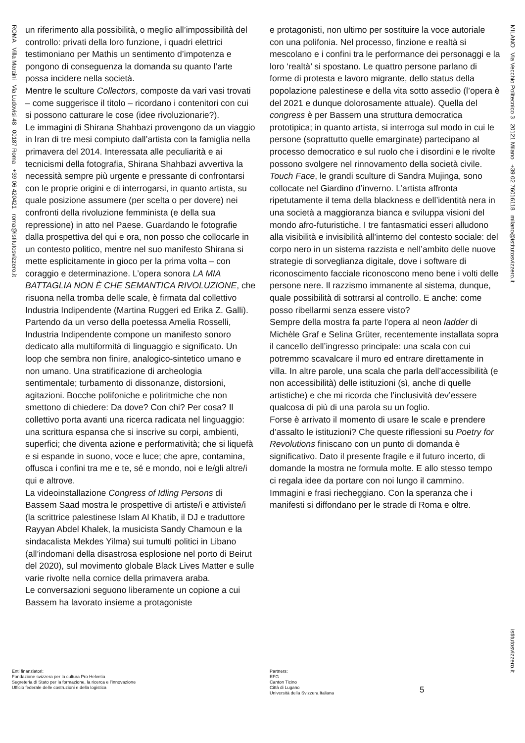ROMA Villa Maraini Via Ludovisi 48 00187 Roma +39 06 420421 roma@istitutosvizzero.it
MILANO Via Vecchio Politecnico 3 20121 Milano +39 02 76016118 milano@istitutosvizzero.it
istitutosvizzero.it
un riferimento alla possibilità, o meglio all’impossibilità del controllo: privati della loro funzione, i quadri elettrici testimoniano per Mathis un sentimento d’impotenza e pongono di conseguenza la domanda su quanto l’arte possa incidere nella società.
Mentre le sculture Collectors, composte da vari vasi trovati – come suggerisce il titolo – ricordano i contenitori con cui si possono catturare le cose (idee rivoluzionarie?).
Le immagini di Shirana Shahbazi provengono da un viaggio in Iran di tre mesi compiuto dall’artista con la famiglia nella primavera del 2014. Interessata alle peculiarità e ai tecnicismi della fotografia, Shirana Shahbazi avvertiva la necessità sempre più urgente e pressante di confrontarsi con le proprie origini e di interrogarsi, in quanto artista, su quale posizione assumere (per scelta o per dovere) nei confronti della rivoluzione femminista (e della sua repressione) in atto nel Paese. Guardando le fotografie dalla prospettiva del qui e ora, non posso che collocarle in un contesto politico, mentre nel suo manifesto Shirana si mette esplicitamente in gioco per la prima volta – con coraggio e determinazione. L’opera sonora LA MIA BATTAGLIA NON È CHE SEMANTICA RIVOLUZIONE, che risuona nella tromba delle scale, è firmata dal collettivo Industria Indipendente (Martina Ruggeri ed Erika Z. Galli). Partendo da un verso della poetessa Amelia Rosselli, Industria Indipendente compone un manifesto sonoro dedicato alla multiformità di linguaggio e significato. Un loop che sembra non finire, analogico-sintetico umano e non umano. Una stratificazione di archeologia sentimentale; turbamento di dissonanze, distorsioni, agitazioni. Bocche polifoniche e poliritmiche che non smettono di chiedere: Da dove? Con chi? Per cosa? Il collettivo porta avanti una ricerca radicata nel linguaggio: una scrittura espansa che si inscrive su corpi, ambienti, superfici; che diventa azione e performatività; che si liquefà e si espande in suono, voce e luce; che apre, contamina, offusca i confini tra me e te, sé e mondo, noi e le/gli altre/i qui e altrove.
La videoinstallazione Congress of Idling Persons di Bassem Saad mostra le prospettive di artiste/i e attiviste/i (la scrittrice palestinese Islam Al Khatib, il DJ e traduttore Rayyan Abdel Khalek, la musicista Sandy Chamoun e la sindacalista Mekdes Yilma) sui tumulti politici in Libano (all’indomani della disastrosa esplosione nel porto di Beirut del 2020), sul movimento globale Black Lives Matter e sulle varie rivolte nella cornice della primavera araba.
Le conversazioni seguono liberamente un copione a cui Bassem ha lavorato insieme a protagoniste
e protagonisti, non ultimo per sostituire la voce autoriale con una polifonia. Nel processo, finzione e realtà si mescolano e i confini tra le performance dei personaggi e la loro ‘realtà’ si spostano. Le quattro persone parlano di forme di protesta e lavoro migrante, dello status della popolazione palestinese e della vita sotto assedio (l’opera è del 2021 e dunque dolorosamente attuale). Quella del congress è per Bassem una struttura democratica prototipica; in quanto artista, si interroga sul modo in cui le persone (soprattutto quelle emarginate) partecipano al processo democratico e sul ruolo che i disordini e le rivolte possono svolgere nel rinnovamento della società civile.
Touch Face, le grandi sculture di Sandra Mujinga, sono collocate nel Giardino d’inverno. L’artista affronta ripetutamente il tema della blackness e dell’identità nera in una società a maggioranza bianca e sviluppa visioni del mondo afro-futuristiche. I tre fantasmatici esseri alludono alla visibilità e invisibilità all’interno del contesto sociale: del corpo nero in un sistema razzista e nell’ambito delle nuove strategie di sorveglianza digitale, dove i software di riconoscimento facciale riconoscono meno bene i volti delle persone nere. Il razzismo immanente al sistema, dunque, quale possibilità di sottrarsi al controllo. E anche: come posso ribellarmi senza essere visto?
Sempre della mostra fa parte l’opera al neon ladder di Michèle Graf e Selina Grüter, recentemente installata sopra il cancello dell’ingresso principale: una scala con cui potremmo scavalcare il muro ed entrare direttamente in villa. In altre parole, una scala che parla dell’accessibilità (e non accessibilità) delle istituzioni (sì, anche di quelle artistiche) e che mi ricorda che l’inclusività dev’essere qualcosa di più di una parola su un foglio.
Forse è arrivato il momento di usare le scale e prendere d’assalto le istituzioni? Che queste riflessioni su Poetry for Revolutions finiscano con un punto di domanda è significativo. Dato il presente fragile e il futuro incerto, di domande la mostra ne formula molte. E allo stesso tempo ci regala idee da portare con noi lungo il cammino. Immagini e frasi riecheggiano. Con la speranza che i manifesti si diffondano per le strade di Roma e oltre.
Enti finanziatori:
Fondazione svizzera per la cultura Pro Helvetia
Segreteria di Stato per la formazione, la ricerca e l’innovazione
Ufficio federale delle costruzioni e della logistica
Partners:
EFG
Canton Ticino
Città di Lugano
Università della Svizzera Italiana
5